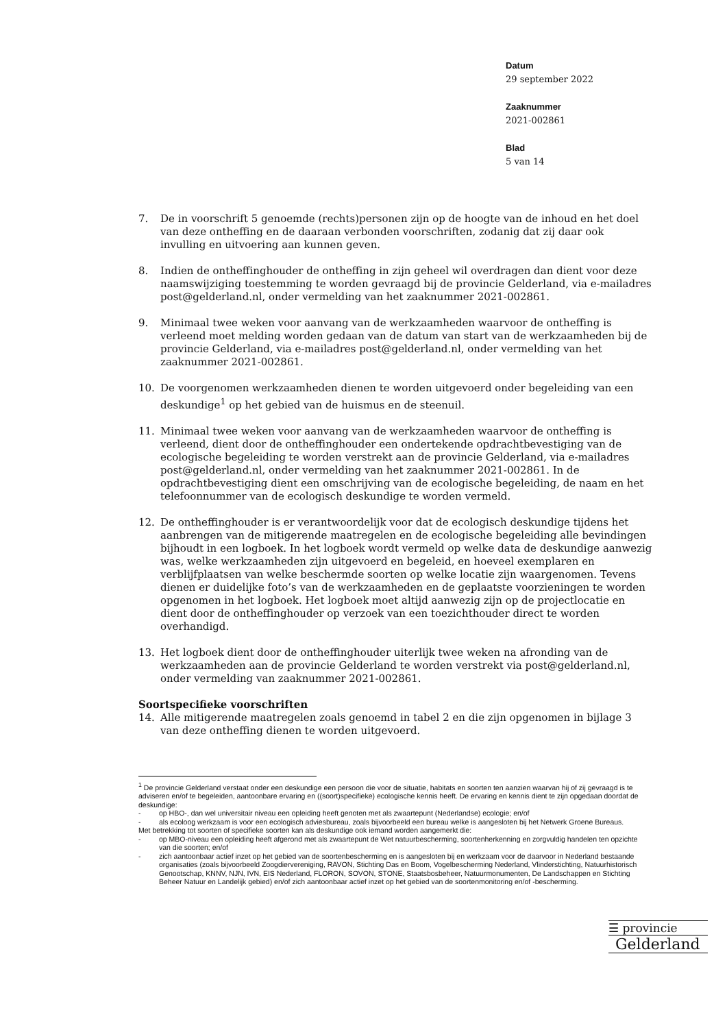Datum
29 september 2022
Zaaknummer
2021-002861
Blad
5 van 14
7. De in voorschrift 5 genoemde (rechts)personen zijn op de hoogte van de inhoud en het doel van deze ontheffing en de daaraan verbonden voorschriften, zodanig dat zij daar ook invulling en uitvoering aan kunnen geven.
8. Indien de ontheffinghouder de ontheffing in zijn geheel wil overdragen dan dient voor deze naamswijziging toestemming te worden gevraagd bij de provincie Gelderland, via e-mailadres post@gelderland.nl, onder vermelding van het zaaknummer 2021-002861.
9. Minimaal twee weken voor aanvang van de werkzaamheden waarvoor de ontheffing is verleend moet melding worden gedaan van de datum van start van de werkzaamheden bij de provincie Gelderland, via e-mailadres post@gelderland.nl, onder vermelding van het zaaknummer 2021-002861.
10. De voorgenomen werkzaamheden dienen te worden uitgevoerd onder begeleiding van een deskundige<sup>1</sup> op het gebied van de huismus en de steenuil.
11. Minimaal twee weken voor aanvang van de werkzaamheden waarvoor de ontheffing is verleend, dient door de ontheffinghouder een ondertekende opdrachtbevestiging van de ecologische begeleiding te worden verstrekt aan de provincie Gelderland, via e-mailadres post@gelderland.nl, onder vermelding van het zaaknummer 2021-002861. In de opdrachtbevestiging dient een omschrijving van de ecologische begeleiding, de naam en het telefoonnummer van de ecologisch deskundige te worden vermeld.
12. De ontheffinghouder is er verantwoordelijk voor dat de ecologisch deskundige tijdens het aanbrengen van de mitigerende maatregelen en de ecologische begeleiding alle bevindingen bijhoudt in een logboek. In het logboek wordt vermeld op welke data de deskundige aanwezig was, welke werkzaamheden zijn uitgevoerd en begeleid, en hoeveel exemplaren en verblijfplaatsen van welke beschermde soorten op welke locatie zijn waargenomen. Tevens dienen er duidelijke foto’s van de werkzaamheden en de geplaatste voorzieningen te worden opgenomen in het logboek. Het logboek moet altijd aanwezig zijn op de projectlocatie en dient door de ontheffinghouder op verzoek van een toezichthouder direct te worden overhandigd.
13. Het logboek dient door de ontheffinghouder uiterlijk twee weken na afronding van de werkzaamheden aan de provincie Gelderland te worden verstrekt via post@gelderland.nl, onder vermelding van zaaknummer 2021-002861.
Soortspecifieke voorschriften
14. Alle mitigerende maatregelen zoals genoemd in tabel 2 en die zijn opgenomen in bijlage 3 van deze ontheffing dienen te worden uitgevoerd.
<sup>1</sup> De provincie Gelderland verstaat onder een deskundige een persoon die voor de situatie, habitats en soorten ten aanzien waarvan hij of zij gevraagd is te adviseren en/of te begeleiden, aantoonbare ervaring en ((soort)specifieke) ecologische kennis heeft. De ervaring en kennis dient te zijn opgedaan doordat de deskundige:
- op HBO-, dan wel universitair niveau een opleiding heeft genoten met als zwaartepunt (Nederlandse) ecologie; en/of
- als ecoloog werkzaam is voor een ecologisch adviesbureau, zoals bijvoorbeeld een bureau welke is aangesloten bij het Netwerk Groene Bureaus.
Met betrekking tot soorten of specifieke soorten kan als deskundige ook iemand worden aangemerkt die:
- op MBO-niveau een opleiding heeft afgerond met als zwaartepunt de Wet natuurbescherming, soortenherkenning en zorgvuldig handelen ten opzichte van die soorten; en/of
- zich aantoonbaar actief inzet op het gebied van de soortenbescherming en is aangesloten bij en werkzaam voor de daarvoor in Nederland bestaande organisaties (zoals bijvoorbeeld Zoogdiervereniging, RAVON, Stichting Das en Boom, Vogelbescherming Nederland, Vlinderstichting, Natuurhistorisch Genootschap, KNNV, NJN, IVN, EIS Nederland, FLORON, SOVON, STONE, Staatsbosbeheer, Natuurmonumenten, De Landschappen en Stichting Beheer Natuur en Landelijk gebied) en/of zich aantoonbaar actief inzet op het gebied van de soortenmonitoring en/of -bescherming.
☰ provincie
Gelderland